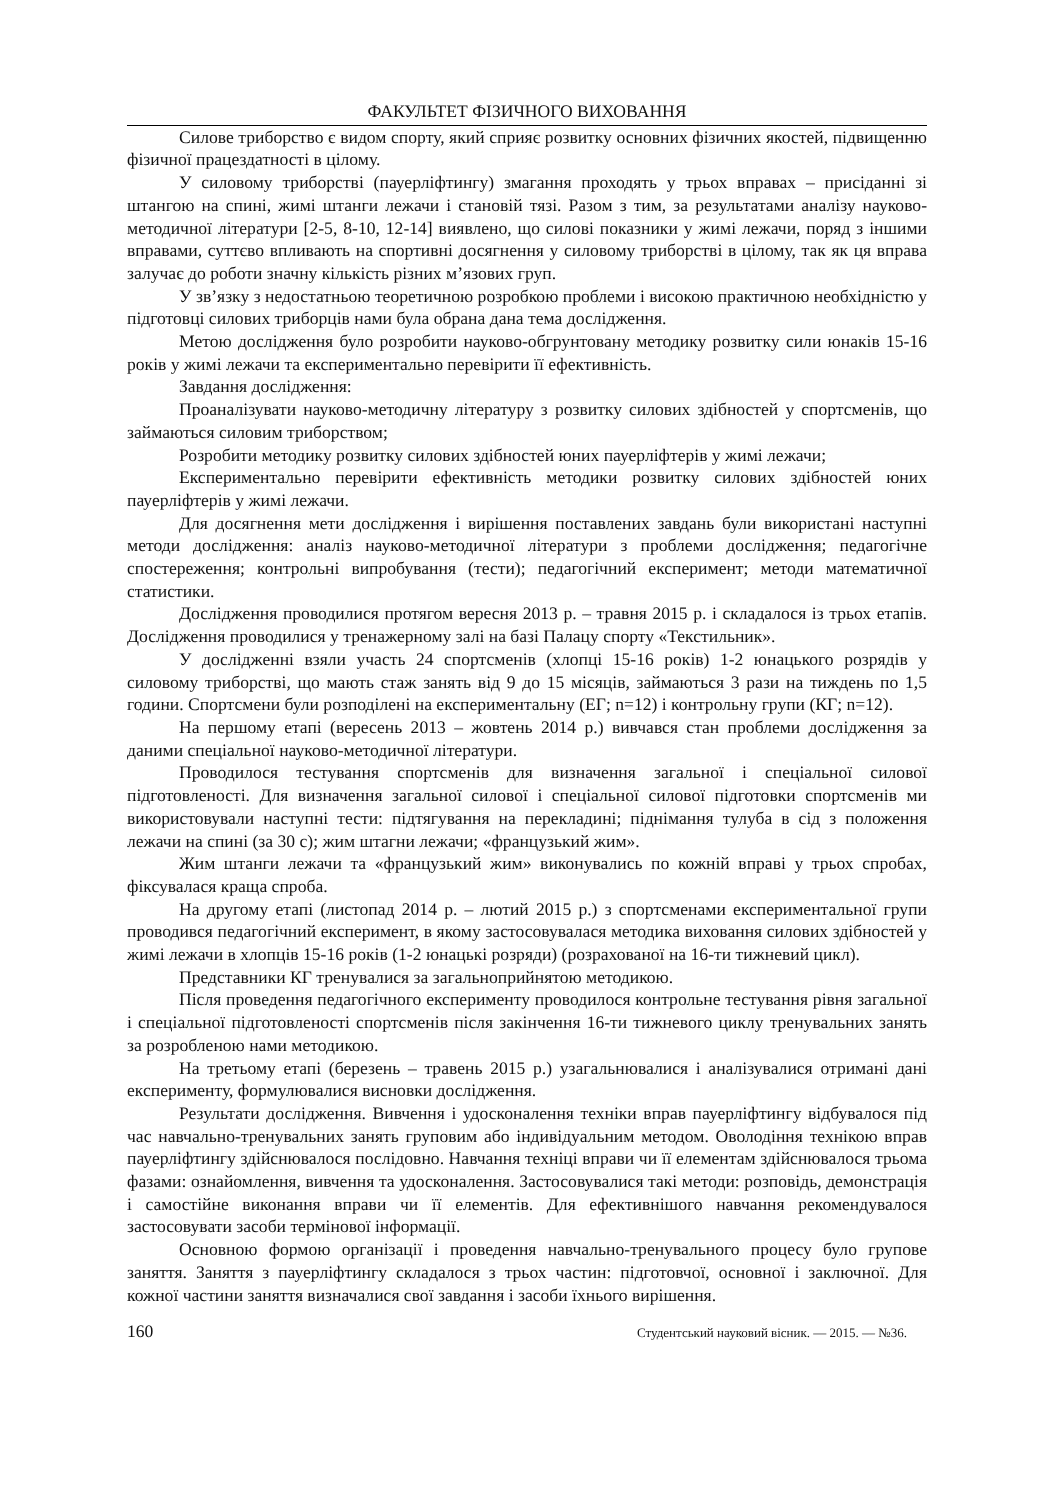ФАКУЛЬТЕТ ФІЗИЧНОГО ВИХОВАННЯ
Силове триборство є видом спорту, який сприяє розвитку основних фізичних якостей, підвищенню фізичної працездатності в цілому.
У силовому триборстві (пауерліфтингу) змагання проходять у трьох вправах – присіданні зі штангою на спині, жимі штанги лежачи і становій тязі. Разом з тим, за результатами аналізу науково-методичної літератури [2-5, 8-10, 12-14] виявлено, що силові показники у жимі лежачи, поряд з іншими вправами, суттєво впливають на спортивні досягнення у силовому триборстві в цілому, так як ця вправа залучає до роботи значну кількість різних м’язових груп.
У зв’язку з недостатньою теоретичною розробкою проблеми і високою практичною необхідністю у підготовці силових триборців нами була обрана дана тема дослідження.
Метою дослідження було розробити науково-обгрунтовану методику розвитку сили юнаків 15-16 років у жимі лежачи та експериментально перевірити її ефективність.
Завдання дослідження:
Проаналізувати науково-методичну літературу з розвитку силових здібностей у спортсменів, що займаються силовим триборством;
Розробити методику розвитку силових здібностей юних пауерліфтерів у жимі лежачи;
Експериментально перевірити ефективність методики розвитку силових здібностей юних пауерліфтерів у жимі лежачи.
Для досягнення мети дослідження і вирішення поставлених завдань були використані наступні методи дослідження: аналіз науково-методичної літератури з проблеми дослідження; педагогічне спостереження; контрольні випробування (тести); педагогічний експеримент; методи математичної статистики.
Дослідження проводилися протягом вересня 2013 р. – травня 2015 р. і складалося із трьох етапів. Дослідження проводилися у тренажерному залі на базі Палацу спорту «Текстильник».
У дослідженні взяли участь 24 спортсменів (хлопці 15-16 років) 1-2 юнацького розрядів у силовому триборстві, що мають стаж занять від 9 до 15 місяців, займаються 3 рази на тиждень по 1,5 години. Спортсмени були розподілені на експериментальну (ЕГ; n=12) і контрольну групи (КГ; n=12).
На першому етапі (вересень 2013 – жовтень 2014 р.) вивчався стан проблеми дослідження за даними спеціальної науково-методичної літератури.
Проводилося тестування спортсменів для визначення загальної і спеціальної силової підготовленості. Для визначення загальної силової і спеціальної силової підготовки спортсменів ми використовували наступні тести: підтягування на перекладині; піднімання тулуба в сід з положення лежачи на спині (за 30 с); жим штагни лежачи; «французький жим».
Жим штанги лежачи та «французький жим» виконувались по кожній вправі у трьох спробах, фіксувалася краща спроба.
На другому етапі (листопад 2014 р. – лютий 2015 р.) з спортсменами експериментальної групи проводився педагогічний експеримент, в якому застосовувалася методика виховання силових здібностей у жимі лежачи в хлопців 15-16 років (1-2 юнацькі розряди) (розрахованої на 16-ти тижневий цикл).
Представники КГ тренувалися за загальноприйнятою методикою.
Після проведення педагогічного експерименту проводилося контрольне тестування рівня загальної і спеціальної підготовленості спортсменів після закінчення 16-ти тижневого циклу тренувальних занять за розробленою нами методикою.
На третьому етапі (березень – травень 2015 р.) узагальнювалися і аналізувалися отримані дані експерименту, формулювалися висновки дослідження.
Результати дослідження. Вивчення і удосконалення техніки вправ пауерліфтингу відбувалося під час навчально-тренувальних занять груповим або індивідуальним методом. Оволодіння технікою вправ пауерліфтингу здійснювалося послідовно. Навчання техніці вправи чи її елементам здійснювалося трьома фазами: ознайомлення, вивчення та удосконалення. Застосовувалися такі методи: розповідь, демонстрація і самостійне виконання вправи чи її елементів. Для ефективнішого навчання рекомендувалося застосовувати засоби термінової інформації.
Основною формою організації і проведення навчально-тренувального процесу було групове заняття. Заняття з пауерліфтингу складалося з трьох частин: підготовчої, основної і заключної. Для кожної частини заняття визначалися свої завдання і засоби їхнього вирішення.
160 Студентський науковий вісник. — 2015. — №36.